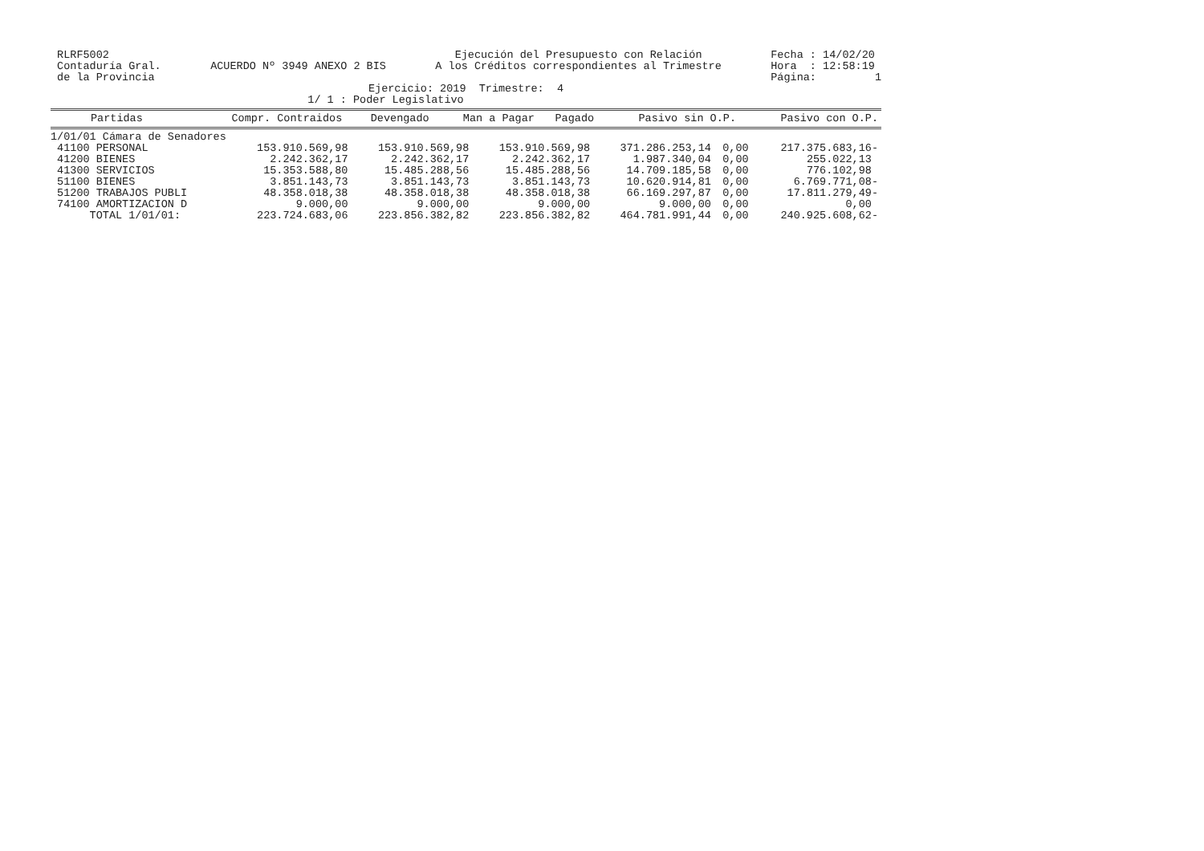RLRF5002
Contaduría Gral.
de la Provincia
ACUERDO Nº 3949 ANEXO 2 BIS
Ejecución del Presupuesto con Relación
A los Créditos correspondientes al Trimestre
Fecha : 14/02/20
Hora : 12:58:19
Página: 1
Ejercicio: 2019 Trimestre: 4
1/ 1 : Poder Legislativo
| Partidas | Compr. Contraidos | Devengado | Man a Pagar | Pagado | Pasivo sin O.P. | Pasivo con O.P. |
| --- | --- | --- | --- | --- | --- | --- |
| 1/01/01 Cámara de Senadores | | | | | | |
| 41100 PERSONAL | 153.910.569,98 | 153.910.569,98 | 153.910.569,98 | 371.286.253,14 | 0,00 | 217.375.683,16- |
| 41200 BIENES | 2.242.362,17 | 2.242.362,17 | 2.242.362,17 | 1.987.340,04 | 0,00 | 255.022,13 |
| 41300 SERVICIOS | 15.353.588,80 | 15.485.288,56 | 15.485.288,56 | 14.709.185,58 | 0,00 | 776.102,98 |
| 51100 BIENES | 3.851.143,73 | 3.851.143,73 | 3.851.143,73 | 10.620.914,81 | 0,00 | 6.769.771,08- |
| 51200 TRABAJOS PUBLI | 48.358.018,38 | 48.358.018,38 | 48.358.018,38 | 66.169.297,87 | 0,00 | 17.811.279,49- |
| 74100 AMORTIZACION D | 9.000,00 | 9.000,00 | 9.000,00 | 9.000,00 | 0,00 | 0,00 |
| TOTAL 1/01/01: | 223.724.683,06 | 223.856.382,82 | 223.856.382,82 | 464.781.991,44 | 0,00 | 240.925.608,62- |